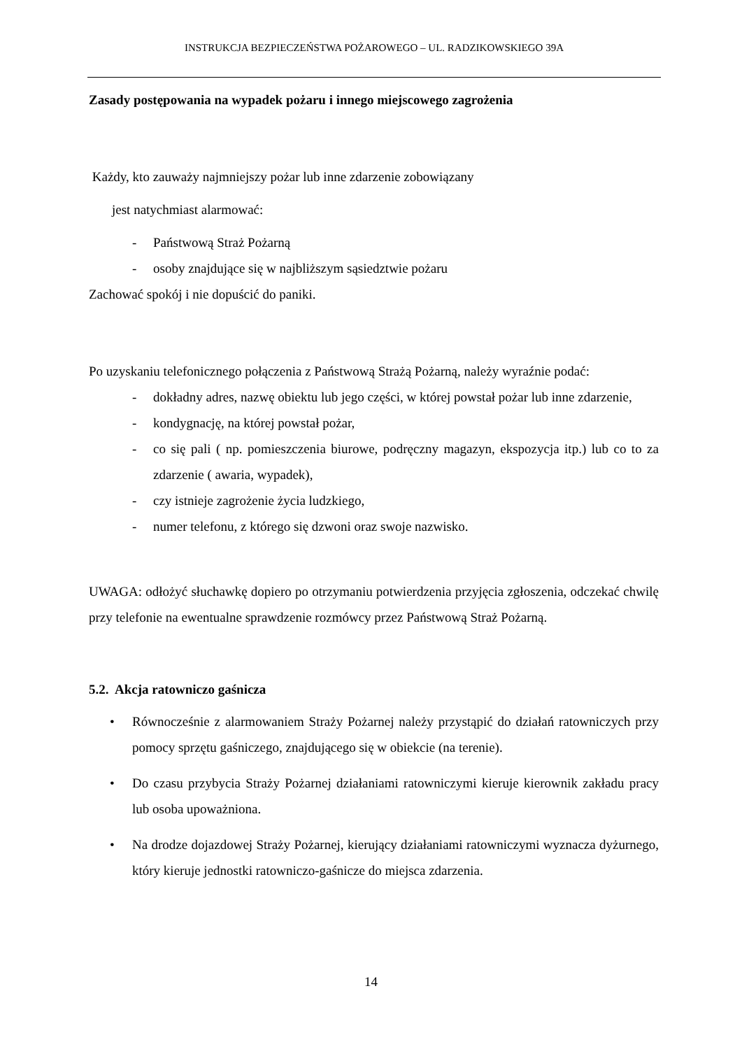INSTRUKCJA BEZPIECZEŃSTWA POŻAROWEGO – UL. RADZIKOWSKIEGO 39A
Zasady postępowania na wypadek pożaru i innego miejscowego zagrożenia
Każdy, kto zauważy najmniejszy pożar lub inne zdarzenie zobowiązany
jest natychmiast alarmować:
- Państwową Straż Pożarną
- osoby znajdujące się w najbliższym sąsiedztwie pożaru
Zachować spokój i nie dopuścić do paniki.
Po uzyskaniu telefonicznego połączenia z Państwową Strażą Pożarną, należy wyraźnie podać:
- dokładny adres, nazwę obiektu lub jego części, w której powstał pożar lub inne zdarzenie,
- kondygnację, na której powstał pożar,
- co się pali ( np. pomieszczenia biurowe, podręczny magazyn, ekspozycja itp.) lub co to za zdarzenie ( awaria, wypadek),
- czy istnieje zagrożenie życia ludzkiego,
- numer telefonu, z którego się dzwoni oraz swoje nazwisko.
UWAGA: odłożyć słuchawkę dopiero po otrzymaniu potwierdzenia przyjęcia zgłoszenia, odczekać chwilę przy telefonie na ewentualne sprawdzenie rozmówcy przez Państwową Straż Pożarną.
5.2. Akcja ratowniczo gaśnicza
• Równocześnie z alarmowaniem Straży Pożarnej należy przystąpić do działań ratowniczych przy pomocy sprzętu gaśniczego, znajdującego się w obiekcie (na terenie).
• Do czasu przybycia Straży Pożarnej działaniami ratowniczymi kieruje kierownik zakładu pracy lub osoba upoważniona.
• Na drodze dojazdowej Straży Pożarnej, kierujący działaniami ratowniczymi wyznacza dyżurnego, który kieruje jednostki ratowniczo-gaśnicze do miejsca zdarzenia.
14